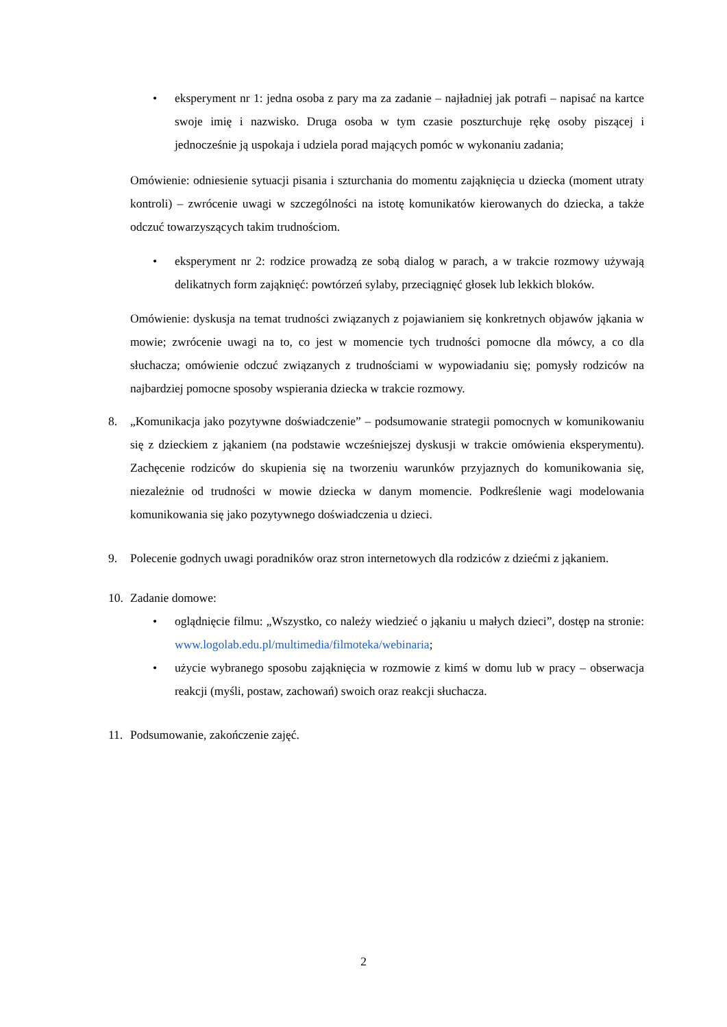• eksperyment nr 1: jedna osoba z pary ma za zadanie – najładniej jak potrafi – napisać na kartce swoje imię i nazwisko. Druga osoba w tym czasie poszturchuje rękę osoby piszącej i jednocześnie ją uspokaja i udziela porad mających pomóc w wykonaniu zadania;
Omówienie: odniesienie sytuacji pisania i szturchania do momentu zająknięcia u dziecka (moment utraty kontroli) – zwrócenie uwagi w szczególności na istotę komunikatów kierowanych do dziecka, a także odczuć towarzyszących takim trudnościom.
• eksperyment nr 2: rodzice prowadzą ze sobą dialog w parach, a w trakcie rozmowy używają delikatnych form zająknięć: powtórzeń sylaby, przeciągnięć głosek lub lekkich bloków.
Omówienie: dyskusja na temat trudności związanych z pojawianiem się konkretnych objawów jąkania w mowie; zwrócenie uwagi na to, co jest w momencie tych trudności pomocne dla mówcy, a co dla słuchacza; omówienie odczuć związanych z trudnościami w wypowiadaniu się; pomysły rodziców na najbardziej pomocne sposoby wspierania dziecka w trakcie rozmowy.
8. „Komunikacja jako pozytywne doświadczenie” – podsumowanie strategii pomocnych w komunikowaniu się z dzieckiem z jąkaniem (na podstawie wcześniejszej dyskusji w trakcie omówienia eksperymentu). Zachęcenie rodziców do skupienia się na tworzeniu warunków przyjaznych do komunikowania się, niezależnie od trudności w mowie dziecka w danym momencie. Podkreślenie wagi modelowania komunikowania się jako pozytywnego doświadczenia u dzieci.
9. Polecenie godnych uwagi poradników oraz stron internetowych dla rodziców z dziećmi z jąkaniem.
10. Zadanie domowe:
• oglądnięcie filmu: „Wszystko, co należy wiedzieć o jąkaniu u małych dzieci”, dostęp na stronie: www.logolab.edu.pl/multimedia/filmoteka/webinaria;
• użycie wybranego sposobu zająknięcia w rozmowie z kimś w domu lub w pracy – obserwacja reakcji (myśli, postaw, zachowań) swoich oraz reakcji słuchacza.
11. Podsumowanie, zakończenie zajęć.
2